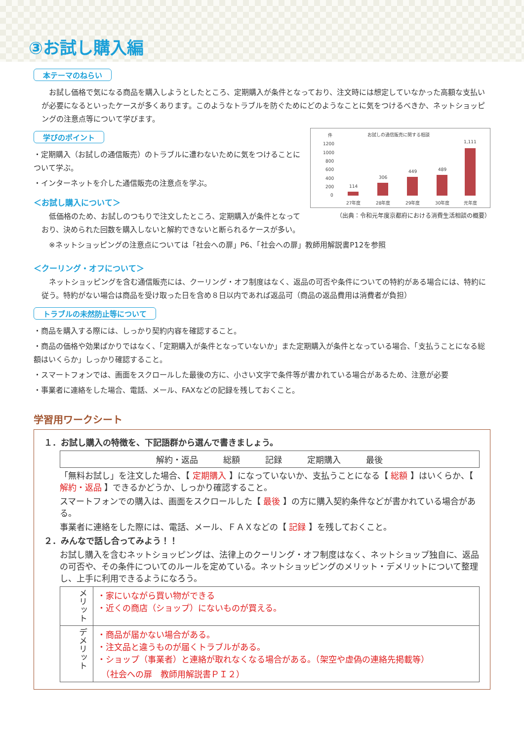③お試し購入編
本テーマのねらい
お試し価格で気になる商品を購入しようとしたところ、定期購入が条件となっており、注文時には想定していなかった高額な支払いが必要になるといったケースが多くあります。このようなトラブルを防ぐためにどのようなことに気をつけるべきか、ネットショッピングの注意点等について学びます。
お試しの通信販売に関する相談
件
1200
1000
800
600
400
200
0
114
306
449
489
1,111
27年度
28年度
29年度
30年度
元年度
（出典：令和元年度京都府における消費生活相談の概要）
学びのポイント
・定期購入（お試しの通信販売）のトラブルに遭わないために気をつけることについて学ぶ。
・インターネットを介した通信販売の注意点を学ぶ。
＜お試し購入について＞
低価格のため、お試しのつもりで注文したところ、定期購入が条件となっており、決められた回数を購入しないと解約できないと断られるケースが多い。
※ネットショッピングの注意点については「社会への扉」P6、「社会への扉」教師用解説書P12を参照
＜クーリング・オフについて＞
ネットショッピングを含む通信販売には、クーリング・オフ制度はなく、返品の可否や条件についての特約がある場合には、特約に従う。特約がない場合は商品を受け取った日を含め８日以内であれば返品可（商品の返品費用は消費者が負担）
トラブルの未然防止等について
・商品を購入する際には、しっかり契約内容を確認すること。
・商品の価格や効果ばかりではなく、「定期購入が条件となっていないか」また定期購入が条件となっている場合、「支払うことになる総額はいくらか」しっかり確認すること。
・スマートフォンでは、画面をスクロールした最後の方に、小さい文字で条件等が書かれている場合があるため、注意が必要
・事業者に連絡をした場合、電話、メール、FAXなどの記録を残しておくこと。
学習用ワークシート
１．お試し購入の特徴を、下記語群から選んで書きましょう。
| 解約・返品 総額 記録 定期購入 最後 |
「無料お試し」を注文した場合、【 定期購入 】になっていないか、支払うことになる【 総額 】はいくらか、【 解約・返品 】できるかどうか、しっかり確認すること。
スマートフォンでの購入は、画面をスクロールした【 最後 】の方に購入契約条件などが書かれている場合がある。
事業者に連絡をした際には、電話、メール、ＦＡＸなどの【 記録 】を残しておくこと。
２．みんなで話し合ってみよう！！
お試し購入を含むネットショッピングは、法律上のクーリング・オフ制度はなく、ネットショップ独自に、返品の可否や、その条件についてのルールを定めている。ネットショッピングのメリット・デメリットについて整理し、上手に利用できるようになろう。
| メリット | ・家にいながら買い物ができる ・近くの商店（ショップ）にないものが買える。 |
| デメリット | ・商品が届かない場合がある。 ・注文品と違うものが届くトラブルがある。 ・ショップ（事業者）と連絡が取れなくなる場合がある。（架空や虚偽の連絡先掲載等） （社会への扉 教師用解説書ＰＩ２） |